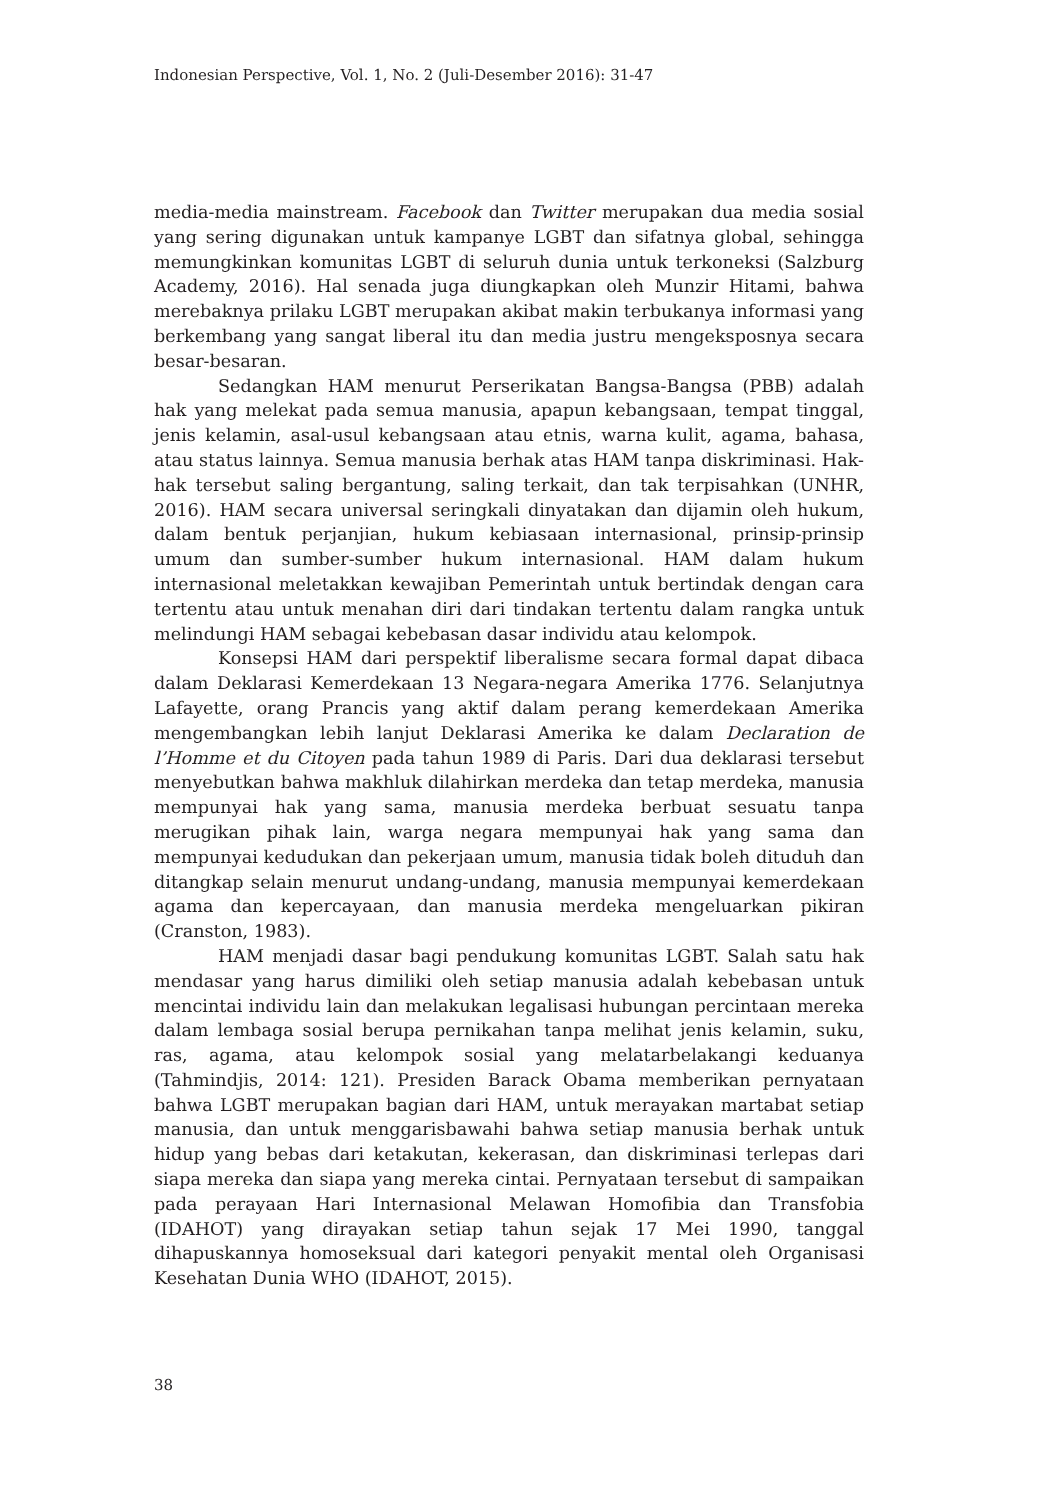Indonesian Perspective, Vol. 1, No. 2 (Juli-Desember 2016): 31-47
media-media mainstream. Facebook dan Twitter merupakan dua media sosial yang sering digunakan untuk kampanye LGBT dan sifatnya global, sehingga memungkinkan komunitas LGBT di seluruh dunia untuk terkoneksi (Salzburg Academy, 2016). Hal senada juga diungkapkan oleh Munzir Hitami, bahwa merebaknya prilaku LGBT merupakan akibat makin terbukanya informasi yang berkembang yang sangat liberal itu dan media justru mengeksposnya secara besar-besaran.
Sedangkan HAM menurut Perserikatan Bangsa-Bangsa (PBB) adalah hak yang melekat pada semua manusia, apapun kebangsaan, tempat tinggal, jenis kelamin, asal-usul kebangsaan atau etnis, warna kulit, agama, bahasa, atau status lainnya. Semua manusia berhak atas HAM tanpa diskriminasi. Hak-hak tersebut saling bergantung, saling terkait, dan tak terpisahkan (UNHR, 2016). HAM secara universal seringkali dinyatakan dan dijamin oleh hukum, dalam bentuk perjanjian, hukum kebiasaan internasional, prinsip-prinsip umum dan sumber-sumber hukum internasional. HAM dalam hukum internasional meletakkan kewajiban Pemerintah untuk bertindak dengan cara tertentu atau untuk menahan diri dari tindakan tertentu dalam rangka untuk melindungi HAM sebagai kebebasan dasar individu atau kelompok.
Konsepsi HAM dari perspektif liberalisme secara formal dapat dibaca dalam Deklarasi Kemerdekaan 13 Negara-negara Amerika 1776. Selanjutnya Lafayette, orang Prancis yang aktif dalam perang kemerdekaan Amerika mengembangkan lebih lanjut Deklarasi Amerika ke dalam Declaration de l’Homme et du Citoyen pada tahun 1989 di Paris. Dari dua deklarasi tersebut menyebutkan bahwa makhluk dilahirkan merdeka dan tetap merdeka, manusia mempunyai hak yang sama, manusia merdeka berbuat sesuatu tanpa merugikan pihak lain, warga negara mempunyai hak yang sama dan mempunyai kedudukan dan pekerjaan umum, manusia tidak boleh dituduh dan ditangkap selain menurut undang-undang, manusia mempunyai kemerdekaan agama dan kepercayaan, dan manusia merdeka mengeluarkan pikiran (Cranston, 1983).
HAM menjadi dasar bagi pendukung komunitas LGBT. Salah satu hak mendasar yang harus dimiliki oleh setiap manusia adalah kebebasan untuk mencintai individu lain dan melakukan legalisasi hubungan percintaan mereka dalam lembaga sosial berupa pernikahan tanpa melihat jenis kelamin, suku, ras, agama, atau kelompok sosial yang melatarbelakangi keduanya (Tahmindjis, 2014: 121). Presiden Barack Obama memberikan pernyataan bahwa LGBT merupakan bagian dari HAM, untuk merayakan martabat setiap manusia, dan untuk menggarisbawahi bahwa setiap manusia berhak untuk hidup yang bebas dari ketakutan, kekerasan, dan diskriminasi terlepas dari siapa mereka dan siapa yang mereka cintai. Pernyataan tersebut di sampaikan pada perayaan Hari Internasional Melawan Homofibia dan Transfobia (IDAHOT) yang dirayakan setiap tahun sejak 17 Mei 1990, tanggal dihapuskannya homoseksual dari kategori penyakit mental oleh Organisasi Kesehatan Dunia WHO (IDAHOT, 2015).
38